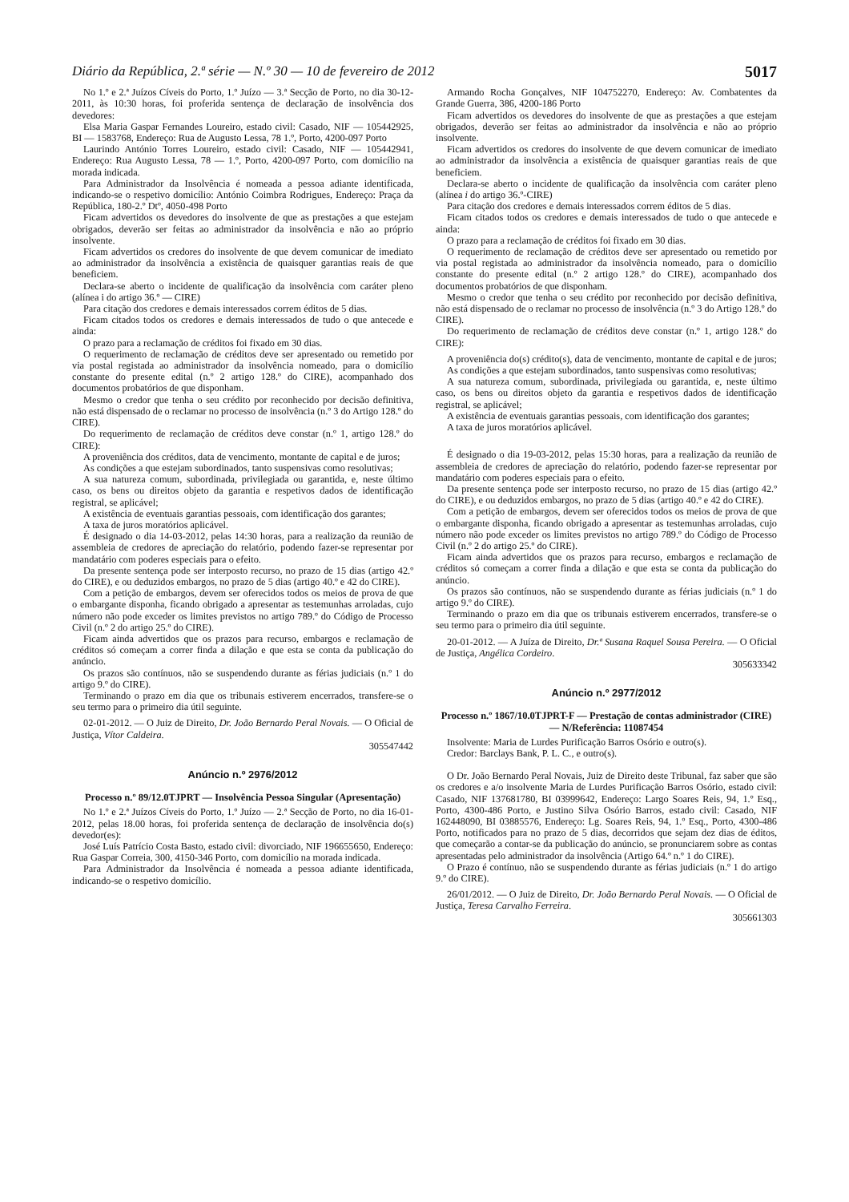Diário da República, 2.ª série — N.º 30 — 10 de fevereiro de 2012 5017
No 1.º e 2.ª Juízos Cíveis do Porto, 1.º Juízo — 3.ª Secção de Porto, no dia 30-12-2011, às 10:30 horas, foi proferida sentença de declaração de insolvência dos devedores:
Elsa Maria Gaspar Fernandes Loureiro, estado civil: Casado, NIF — 105442925, BI — 1583768, Endereço: Rua de Augusto Lessa, 78 1.º, Porto, 4200-097 Porto
Laurindo António Torres Loureiro, estado civil: Casado, NIF — 105442941, Endereço: Rua Augusto Lessa, 78 — 1.º, Porto, 4200-097 Porto, com domicílio na morada indicada.
Para Administrador da Insolvência é nomeada a pessoa adiante identificada, indicando-se o respetivo domicílio: António Coimbra Rodrigues, Endereço: Praça da República, 180-2.º Dtº, 4050-498 Porto
Ficam advertidos os devedores do insolvente de que as prestações a que estejam obrigados, deverão ser feitas ao administrador da insolvência e não ao próprio insolvente.
Ficam advertidos os credores do insolvente de que devem comunicar de imediato ao administrador da insolvência a existência de quaisquer garantias reais de que beneficiem.
Declara-se aberto o incidente de qualificação da insolvência com caráter pleno (alínea i do artigo 36.º — CIRE)
Para citação dos credores e demais interessados correm éditos de 5 dias.
Ficam citados todos os credores e demais interessados de tudo o que antecede e ainda:
O prazo para a reclamação de créditos foi fixado em 30 dias.
O requerimento de reclamação de créditos deve ser apresentado ou remetido por via postal registada ao administrador da insolvência nomeado, para o domicílio constante do presente edital (n.º 2 artigo 128.º do CIRE), acompanhado dos documentos probatórios de que disponham.
Mesmo o credor que tenha o seu crédito por reconhecido por decisão definitiva, não está dispensado de o reclamar no processo de insolvência (n.º 3 do Artigo 128.º do CIRE).
Do requerimento de reclamação de créditos deve constar (n.º 1, artigo 128.º do CIRE):
A proveniência dos créditos, data de vencimento, montante de capital e de juros;
As condições a que estejam subordinados, tanto suspensivas como resolutivas;
A sua natureza comum, subordinada, privilegiada ou garantida, e, neste último caso, os bens ou direitos objeto da garantia e respetivos dados de identificação registral, se aplicável;
A existência de eventuais garantias pessoais, com identificação dos garantes;
A taxa de juros moratórios aplicável.
É designado o dia 14-03-2012, pelas 14:30 horas, para a realização da reunião de assembleia de credores de apreciação do relatório, podendo fazer-se representar por mandatário com poderes especiais para o efeito.
Da presente sentença pode ser interposto recurso, no prazo de 15 dias (artigo 42.º do CIRE), e ou deduzidos embargos, no prazo de 5 dias (artigo 40.º e 42 do CIRE).
Com a petição de embargos, devem ser oferecidos todos os meios de prova de que o embargante disponha, ficando obrigado a apresentar as testemunhas arroladas, cujo número não pode exceder os limites previstos no artigo 789.º do Código de Processo Civil (n.º 2 do artigo 25.º do CIRE).
Ficam ainda advertidos que os prazos para recurso, embargos e reclamação de créditos só começam a correr finda a dilação e que esta se conta da publicação do anúncio.
Os prazos são contínuos, não se suspendendo durante as férias judiciais (n.º 1 do artigo 9.º do CIRE).
Terminando o prazo em dia que os tribunais estiverem encerrados, transfere-se o seu termo para o primeiro dia útil seguinte.
02-01-2012. — O Juiz de Direito, Dr. João Bernardo Peral Novais. — O Oficial de Justiça, Vítor Caldeira.
305547442
Anúncio n.º 2976/2012
Processo n.º 89/12.0TJPRT — Insolvência Pessoa Singular (Apresentação)
No 1.º e 2.ª Juízos Cíveis do Porto, 1.º Juízo — 2.ª Secção de Porto, no dia 16-01-2012, pelas 18.00 horas, foi proferida sentença de declaração de insolvência do(s) devedor(es):
José Luís Patrício Costa Basto, estado civil: divorciado, NIF 196655650, Endereço: Rua Gaspar Correia, 300, 4150-346 Porto, com domicílio na morada indicada.
Para Administrador da Insolvência é nomeada a pessoa adiante identificada, indicando-se o respetivo domicílio.
Armando Rocha Gonçalves, NIF 104752270, Endereço: Av. Combatentes da Grande Guerra, 386, 4200-186 Porto
Ficam advertidos os devedores do insolvente de que as prestações a que estejam obrigados, deverão ser feitas ao administrador da insolvência e não ao próprio insolvente.
Ficam advertidos os credores do insolvente de que devem comunicar de imediato ao administrador da insolvência a existência de quaisquer garantias reais de que beneficiem.
Declara-se aberto o incidente de qualificação da insolvência com caráter pleno (alínea i do artigo 36.º-CIRE)
Para citação dos credores e demais interessados correm éditos de 5 dias.
Ficam citados todos os credores e demais interessados de tudo o que antecede e ainda:
O prazo para a reclamação de créditos foi fixado em 30 dias.
O requerimento de reclamação de créditos deve ser apresentado ou remetido por via postal registada ao administrador da insolvência nomeado, para o domicílio constante do presente edital (n.º 2 artigo 128.º do CIRE), acompanhado dos documentos probatórios de que disponham.
Mesmo o credor que tenha o seu crédito por reconhecido por decisão definitiva, não está dispensado de o reclamar no processo de insolvência (n.º 3 do Artigo 128.º do CIRE).
Do requerimento de reclamação de créditos deve constar (n.º 1, artigo 128.º do CIRE):
A proveniência do(s) crédito(s), data de vencimento, montante de capital e de juros;
As condições a que estejam subordinados, tanto suspensivas como resolutivas;
A sua natureza comum, subordinada, privilegiada ou garantida, e, neste último caso, os bens ou direitos objeto da garantia e respetivos dados de identificação registral, se aplicável;
A existência de eventuais garantias pessoais, com identificação dos garantes;
A taxa de juros moratórios aplicável.
É designado o dia 19-03-2012, pelas 15:30 horas, para a realização da reunião de assembleia de credores de apreciação do relatório, podendo fazer-se representar por mandatário com poderes especiais para o efeito.
Da presente sentença pode ser interposto recurso, no prazo de 15 dias (artigo 42.º do CIRE), e ou deduzidos embargos, no prazo de 5 dias (artigo 40.º e 42 do CIRE).
Com a petição de embargos, devem ser oferecidos todos os meios de prova de que o embargante disponha, ficando obrigado a apresentar as testemunhas arroladas, cujo número não pode exceder os limites previstos no artigo 789.º do Código de Processo Civil (n.º 2 do artigo 25.º do CIRE).
Ficam ainda advertidos que os prazos para recurso, embargos e reclamação de créditos só começam a correr finda a dilação e que esta se conta da publicação do anúncio.
Os prazos são contínuos, não se suspendendo durante as férias judiciais (n.º 1 do artigo 9.º do CIRE).
Terminando o prazo em dia que os tribunais estiverem encerrados, transfere-se o seu termo para o primeiro dia útil seguinte.
20-01-2012. — A Juíza de Direito, Dr.ª Susana Raquel Sousa Pereira. — O Oficial de Justiça, Angélica Cordeiro.
305633342
Anúncio n.º 2977/2012
Processo n.º 1867/10.0TJPRT-F — Prestação de contas administrador (CIRE) — N/Referência: 11087454
Insolvente: Maria de Lurdes Purificação Barros Osório e outro(s).
Credor: Barclays Bank, P. L. C., e outro(s).
O Dr. João Bernardo Peral Novais, Juiz de Direito deste Tribunal, faz saber que são os credores e a/o insolvente Maria de Lurdes Purificação Barros Osório, estado civil: Casado, NIF 137681780, BI 03999642, Endereço: Largo Soares Reis, 94, 1.º Esq., Porto, 4300-486 Porto, e Justino Silva Osório Barros, estado civil: Casado, NIF 162448090, BI 03885576, Endereço: Lg. Soares Reis, 94, 1.º Esq., Porto, 4300-486 Porto, notificados para no prazo de 5 dias, decorridos que sejam dez dias de éditos, que começarão a contar-se da publicação do anúncio, se pronunciarem sobre as contas apresentadas pelo administrador da insolvência (Artigo 64.º n.º 1 do CIRE).
O Prazo é contínuo, não se suspendendo durante as férias judiciais (n.º 1 do artigo 9.º do CIRE).
26/01/2012. — O Juiz de Direito, Dr. João Bernardo Peral Novais. — O Oficial de Justiça, Teresa Carvalho Ferreira.
305661303